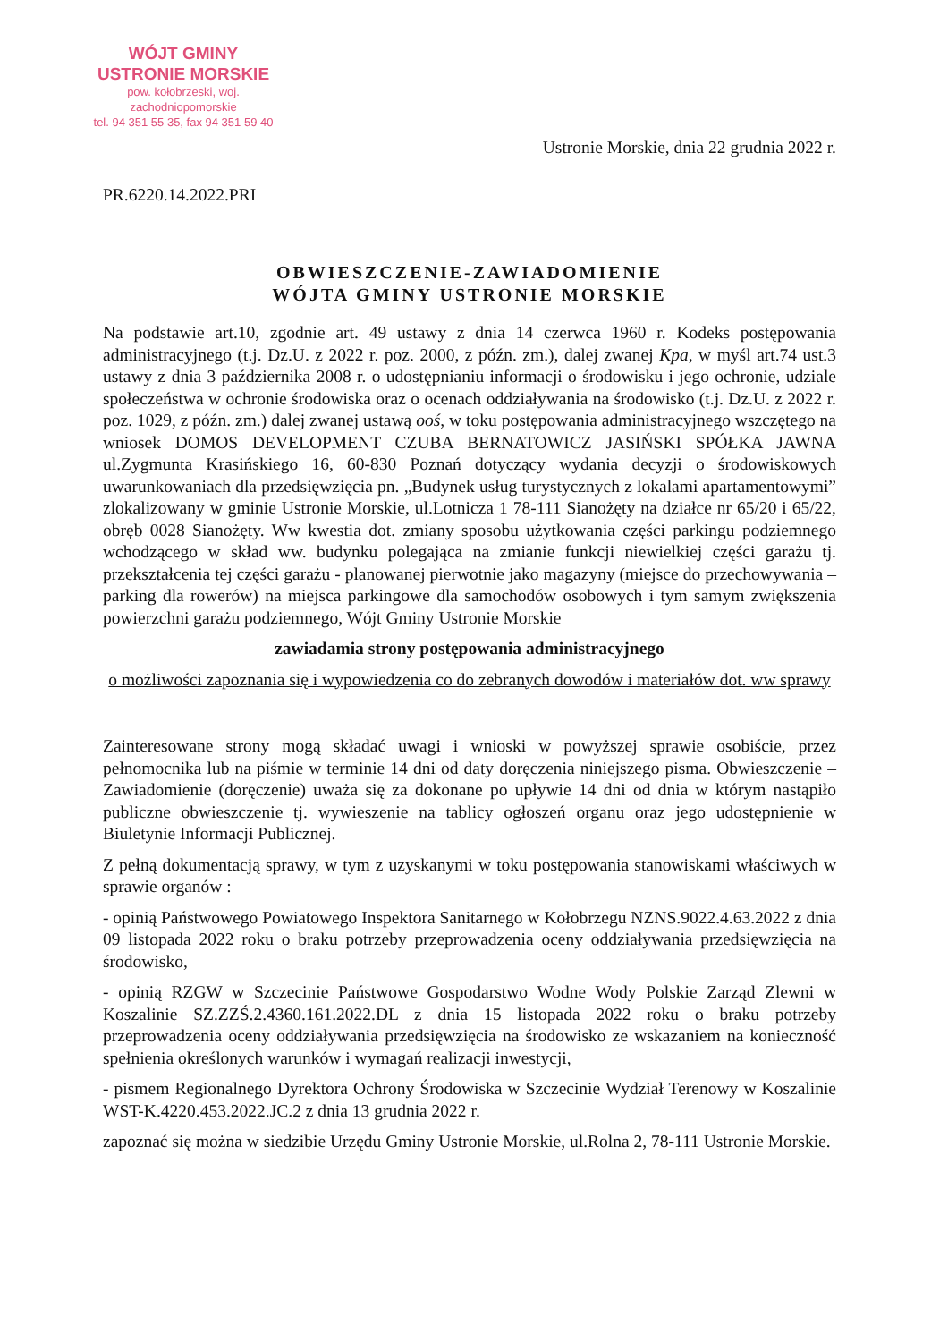WÓJT GMINY
USTRONIE MORSKIE
pow. kołobrzeski, woj. zachodniopomorskie
tel. 94 351 55 35, fax 94 351 59 40
Ustronie Morskie, dnia 22 grudnia 2022 r.
PR.6220.14.2022.PRI
OBWIESZCZENIE-ZAWIADOMIENIE
WÓJTA GMINY USTRONIE MORSKIE
Na podstawie art.10, zgodnie art. 49 ustawy z dnia 14 czerwca 1960 r. Kodeks postępowania administracyjnego (t.j. Dz.U. z 2022 r. poz. 2000, z późn. zm.), dalej zwanej Kpa, w myśl art.74 ust.3 ustawy z dnia 3 października 2008 r. o udostępnianiu informacji o środowisku i jego ochronie, udziale społeczeństwa w ochronie środowiska oraz o ocenach oddziaływania na środowisko (t.j. Dz.U. z 2022 r. poz. 1029, z późn. zm.) dalej zwanej ustawą ooś, w toku postępowania administracyjnego wszczętego na wniosek DOMOS DEVELOPMENT CZUBA BERNATOWICZ JASIŃSKI SPÓŁKA JAWNA ul.Zygmunta Krasińskiego 16, 60-830 Poznań dotyczący wydania decyzji o środowiskowych uwarunkowaniach dla przedsięwzięcia pn. „Budynek usług turystycznych z lokalami apartamentowymi” zlokalizowany w gminie Ustronie Morskie, ul.Lotnicza 1 78-111 Sianożęty na działce nr 65/20 i 65/22, obręb 0028 Sianożęty. Ww kwestia dot. zmiany sposobu użytkowania części parkingu podziemnego wchodzącego w skład ww. budynku polegająca na zmianie funkcji niewielkiej części garażu tj. przekształcenia tej części garażu - planowanej pierwotnie jako magazyny (miejsce do przechowywania – parking dla rowerów) na miejsca parkingowe dla samochodów osobowych i tym samym zwiększenia powierzchni garażu podziemnego, Wójt Gminy Ustronie Morskie
zawiadamia strony postępowania administracyjnego
o możliwości zapoznania się i wypowiedzenia co do zebranych dowodów i materiałów dot. ww sprawy
Zainteresowane strony mogą składać uwagi i wnioski w powyższej sprawie osobiście, przez pełnomocnika lub na piśmie w terminie 14 dni od daty doręczenia niniejszego pisma. Obwieszczenie – Zawiadomienie (doręczenie) uważa się za dokonane po upływie 14 dni od dnia w którym nastąpiło publiczne obwieszczenie tj. wywieszenie na tablicy ogłoszeń organu oraz jego udostępnienie w Biuletynie Informacji Publicznej.
Z pełną dokumentacją sprawy, w tym z uzyskanymi w toku postępowania stanowiskami właściwych w sprawie organów :
- opinią Państwowego Powiatowego Inspektora Sanitarnego w Kołobrzegu NZNS.9022.4.63.2022 z dnia 09 listopada 2022 roku o braku potrzeby przeprowadzenia oceny oddziaływania przedsięwzięcia na środowisko,
- opinią RZGW w Szczecinie Państwowe Gospodarstwo Wodne Wody Polskie Zarząd Zlewni w Koszalinie SZ.ZZŚ.2.4360.161.2022.DL z dnia 15 listopada 2022 roku o braku potrzeby przeprowadzenia oceny oddziaływania przedsięwzięcia na środowisko ze wskazaniem na konieczność spełnienia określonych warunków i wymagań realizacji inwestycji,
- pismem Regionalnego Dyrektora Ochrony Środowiska w Szczecinie Wydział Terenowy w Koszalinie WST-K.4220.453.2022.JC.2 z dnia 13 grudnia 2022 r.
zapoznać się można w siedzibie Urzędu Gminy Ustronie Morskie, ul.Rolna 2, 78-111 Ustronie Morskie.